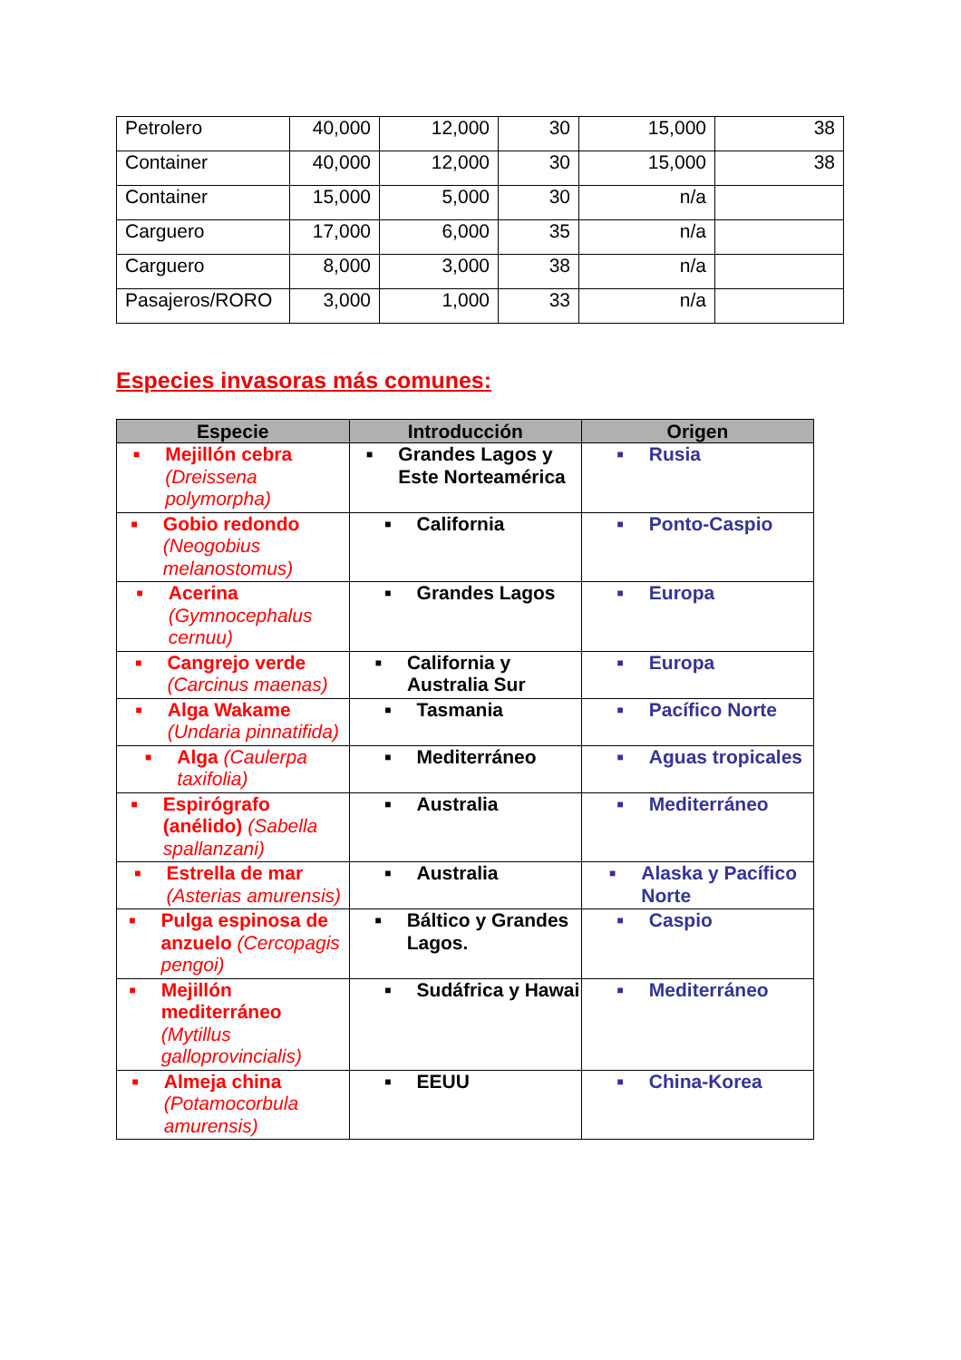| Petrolero | 40,000 | 12,000 | 30 | 15,000 | 38 |
| Container | 40,000 | 12,000 | 30 | 15,000 | 38 |
| Container | 15,000 | 5,000 | 30 | n/a | |
| Carguero | 17,000 | 6,000 | 35 | n/a | |
| Carguero | 8,000 | 3,000 | 38 | n/a | |
| Pasajeros/RORO | 3,000 | 1,000 | 33 | n/a | |
Especies invasoras más comunes:
| Especie | Introducción | Origen |
| --- | --- | --- |
| ■ Mejillón cebra (Dreissena polymorpha) | ■ Grandes Lagos y Este Norteamérica | ■ Rusia |
| ■ Gobio redondo (Neogobius melanostomus) | ■ California | ■ Ponto-Caspio |
| ■ Acerina (Gymnocephalus cernuu) | ■ Grandes Lagos | ■ Europa |
| ■ Cangrejo verde (Carcinus maenas) | ■ California y Australia Sur | ■ Europa |
| ■ Alga Wakame (Undaria pinnatifida) | ■ Tasmania | ■ Pacífico Norte |
| ■ Alga (Caulerpa taxifolia) | ■ Mediterráneo | ■ Aguas tropicales |
| ■ Espirógrafo (anélido) (Sabella spallanzani) | ■ Australia | ■ Mediterráneo |
| ■ Estrella de mar (Asterias amurensis) | ■ Australia | ■ Alaska y Pacífico Norte |
| ■ Pulga espinosa de anzuelo (Cercopagis pengoi) | ■ Báltico y Grandes Lagos. | ■ Caspio |
| ■ Mejillón mediterráneo (Mytillus galloprovincialis) | ■ Sudáfrica y Hawai | ■ Mediterráneo |
| ■ Almeja china (Potamocorbula amurensis) | ■ EEUU | ■ China-Korea |